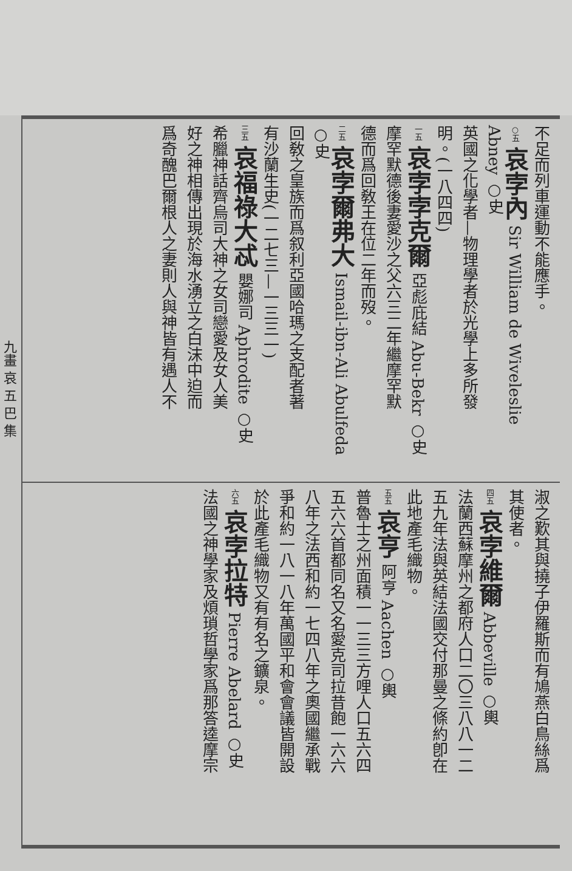九畫 哀 五 巴 集
不足而列車運動不能應手。
○五 哀孛內 Sir William de Wiveleslie Abney ○史
英國之化學者—物理學者於光學上多所發
明。(一八四四)
一五 哀孛孛克爾 亞彪庇結 Abu-Bekr ○史
摩罕默德後妻愛沙之父六三二年繼摩罕默
德而爲回敎王在位二年而歿。
二五 哀孛爾弗大 Ismail-ibn-Ali Abulfeda ○史
回敎之皇族而爲叙利亞國哈瑪之支配者著
有沙蘭生史(一二七三—一三三一)
三五 哀福祿大忒 嬰娜司 Aphrodite ○史
希臘神話齊烏司大神之女司戀愛及女人美
好之神相傳出現於海水湧立之白沫中迫而
爲奇醜巴爾根人之妻則人與神皆有遇人不
淑之歎其與撓子伊羅斯而有鳩燕白鳥絲爲
其使者。
四五 哀孛維爾 Abbeville ○輿
法蘭西蘇摩州之都府人口二〇三八八一二
五九年法與英結法國交付那曼之條約卽在
此地產毛織物。
五五 哀亨 阿亨 Aachen ○輿
普魯士之州面積一一三三方哩人口五六四
五六六首都同名又名愛克司拉昔飽一六六
八年之法西和約一七四八年之奧國繼承戰
爭和約一八一八年萬國平和會會議皆開設
於此產毛織物又有有名之鑛泉。
六五 哀孛拉特 Pierre Abelard ○史
法國之神學家及煩瑣哲學家爲那答逵摩宗